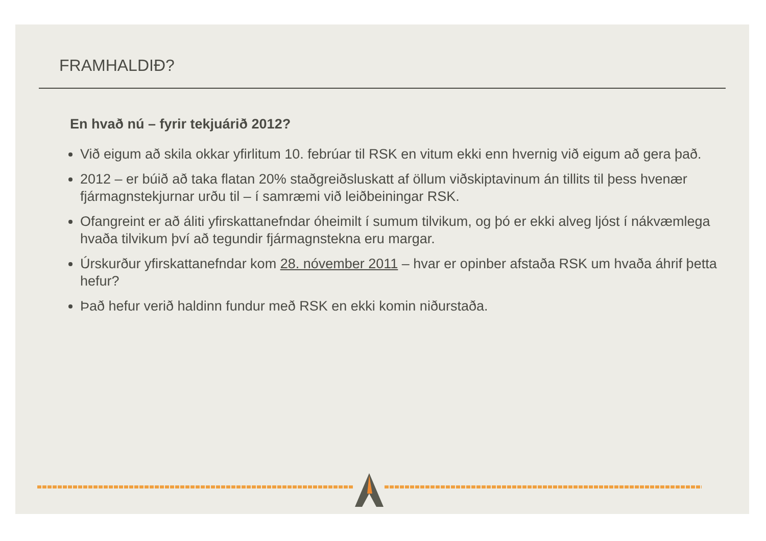FRAMHALDIÐ?
En hvað nú – fyrir tekjuárið 2012?
Við eigum að skila okkar yfirlitum 10. febrúar til RSK en vitum ekki enn hvernig við eigum að gera það.
2012 – er búið að taka flatan 20% staðgreiðsluskatt af öllum viðskiptavinum án tillits til þess hvenær fjármagnstekjurnar urðu til – í samræmi við leiðbeiningar RSK.
Ofangreint er að áliti yfirskattanefndar óheimilt í sumum tilvikum, og þó er ekki alveg ljóst í nákvæmlega hvaða tilvikum því að tegundir fjármagnstekna eru margar.
Úrskurður yfirskattanefndar kom 28. nóvember 2011 – hvar er opinber afstaða RSK um hvaða áhrif þetta hefur?
Það hefur verið haldinn fundur með RSK en ekki komin niðurstaða.